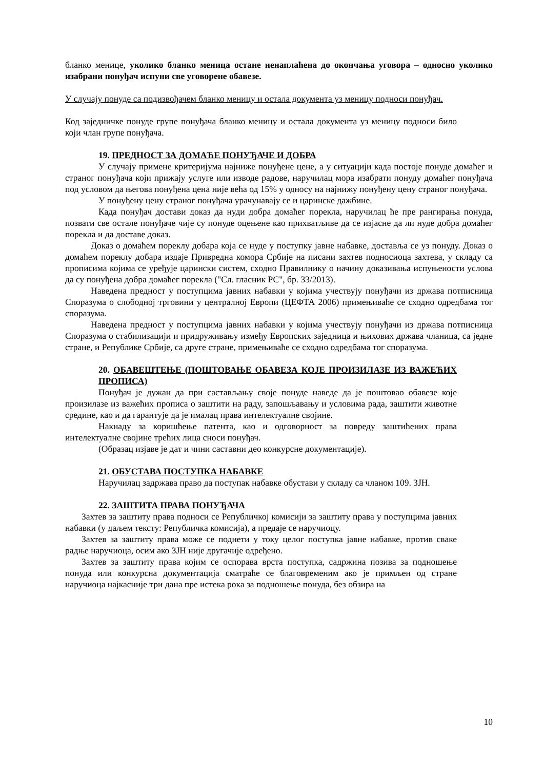бланко менице, уколико бланко меница остане ненаплаћена до окончања уговора – односно уколико изабрани понуђач испуни све уговорене обавезе.
У случају понуде са подизвођачем бланко меницу и остала документа уз меницу подноси понуђач.
Код заједничке понуде групе понуђача бланко меницу и остала документа уз меницу подноси било који члан групе понуђача.
19. ПРЕДНОСТ ЗА ДОМАЋЕ ПОНУЂАЧЕ И ДОБРА
У случају примене критеријума најниже понуђене цене, а у ситуацији када постоје понуде домаћег и страног понуђача који прижају услуге или изводе радове, наручилац мора изабрати понуду домаћег понуђача под условом да његова понуђена цена није већа од 15% у односу на најнижу понуђену цену страног понуђача.
У понуђену цену страног понуђача урачунавају се и царинске дажбине.
Када понуђач достави доказ да нуди добра домаћег порекла, наручилац ће пре рангирања понуда, позвати све остале понуђаче чије су понуде оцењене као прихватљиве да се изјасне да ли нуде добра домаћег порекла и да доставе доказ.
Доказ о домаћем пореклу добара која се нуде у поступку јавне набавке, доставља се уз понуду. Доказ о домаћем пореклу добара издаје Привредна комора Србије на писани захтев подносиоца захтева, у складу са прописима којима се уређује царински систем, сходно Правилнику о начину доказивања испуњености услова да су понуђена добра домаћег порекла ("Сл. гласник РС", бр. 33/2013).
Наведена предност у поступцима јавних набавки у којима учествују понуђачи из држава потписница Споразума о слободној трговини у централној Европи (ЦЕФТА 2006) примењиваће се сходно одредбама тог споразума.
Наведена предност у поступцима јавних набавки у којима учествују понуђачи из држава потписница Споразума о стабилизацији и придруживању између Европских заједница и њихових држава чланица, са једне стране, и Републике Србије, са друге стране, примењиваће се сходно одредбама тог споразума.
20. ОБАВЕШТЕЊЕ (ПОШТОВАЊЕ ОБАВЕЗА КОЈЕ ПРОИЗИЛАЗЕ ИЗ ВАЖЕЋИХ ПРОПИСА)
Понуђач је дужан да при састављању своје понуде наведе да је поштовао обавезе које произилазе из важећих прописа о заштити на раду, запошљавању и условима рада, заштити животне средине, као и да гарантује да је ималац права интелектуалне својине.
Накнаду за коришћење патента, као и одговорност за повреду заштићених права интелектуалне својине трећих лица сноси понуђач.
(Образац изјаве је дат и чини саставни део конкурсне документације).
21. ОБУСТАВА ПОСТУПКА НАБАВКЕ
Наручилац задржава право да поступак набавке обустави у складу са чланом 109. ЗЈН.
22. ЗАШТИТА ПРАВА ПОНУЂАЧА
Захтев за заштиту права подноси се Републичкој комисији за заштиту права у поступцима јавних набавки (у даљем тексту: Републичка комисија), а предаје се наручиоцу.
Захтев за заштиту права може се поднети у току целог поступка јавне набавке, против сваке радње наручиоца, осим ако ЗЈН није другачије одређено.
Захтев за заштиту права којим се оспорава врста поступка, садржина позива за подношење понуда или конкурсна документација сматраће се благовременим ако је примљен од стране наручиоца најкасније три дана пре истека рока за подношење понуда, без обзира на
10